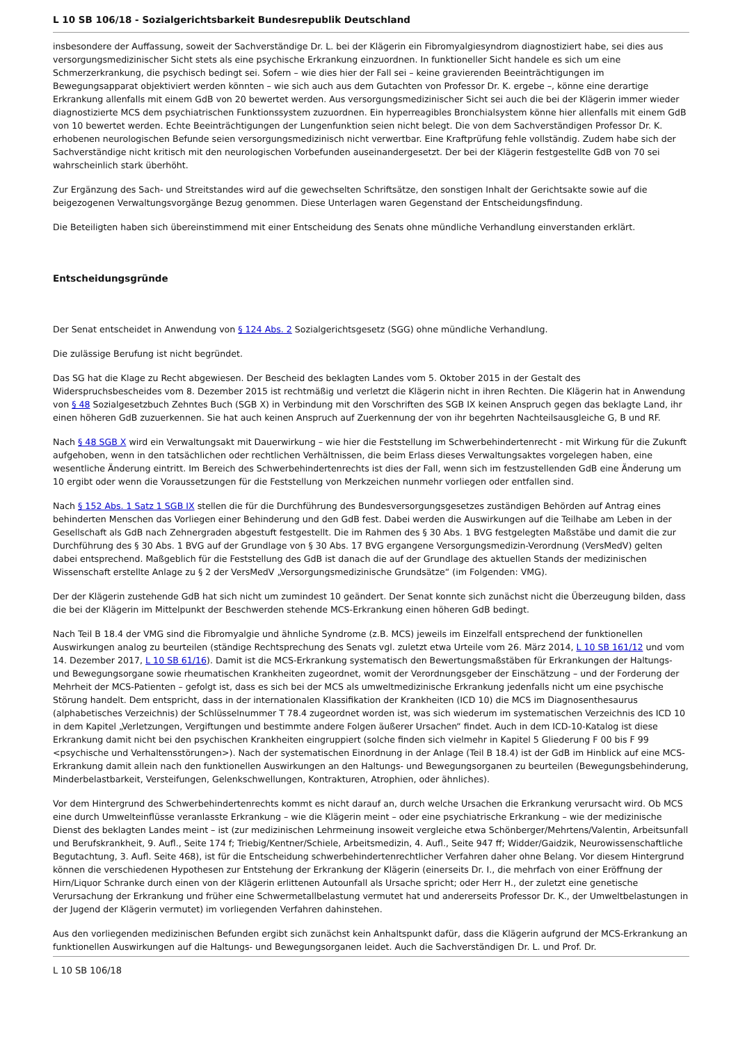L 10 SB 106/18 - Sozialgerichtsbarkeit Bundesrepublik Deutschland
insbesondere der Auffassung, soweit der Sachverständige Dr. L. bei der Klägerin ein Fibromyalgiesyndrom diagnostiziert habe, sei dies aus versorgungsmedizinischer Sicht stets als eine psychische Erkrankung einzuordnen. In funktioneller Sicht handele es sich um eine Schmerzerkrankung, die psychisch bedingt sei. Sofern – wie dies hier der Fall sei – keine gravierenden Beeinträchtigungen im Bewegungsapparat objektiviert werden könnten – wie sich auch aus dem Gutachten von Professor Dr. K. ergebe –, könne eine derartige Erkrankung allenfalls mit einem GdB von 20 bewertet werden. Aus versorgungsmedizinischer Sicht sei auch die bei der Klägerin immer wieder diagnostizierte MCS dem psychiatrischen Funktionssystem zuzuordnen. Ein hyperreagibles Bronchialsystem könne hier allenfalls mit einem GdB von 10 bewertet werden. Echte Beeinträchtigungen der Lungenfunktion seien nicht belegt. Die von dem Sachverständigen Professor Dr. K. erhobenen neurologischen Befunde seien versorgungsmedizinisch nicht verwertbar. Eine Kraftprüfung fehle vollständig. Zudem habe sich der Sachverständige nicht kritisch mit den neurologischen Vorbefunden auseinandergesetzt. Der bei der Klägerin festgestellte GdB von 70 sei wahrscheinlich stark überhöht.
Zur Ergänzung des Sach- und Streitstandes wird auf die gewechselten Schriftsätze, den sonstigen Inhalt der Gerichtsakte sowie auf die beigezogenen Verwaltungsvorgänge Bezug genommen. Diese Unterlagen waren Gegenstand der Entscheidungsfindung.
Die Beteiligten haben sich übereinstimmend mit einer Entscheidung des Senats ohne mündliche Verhandlung einverstanden erklärt.
Entscheidungsgründe
Der Senat entscheidet in Anwendung von § 124 Abs. 2 Sozialgerichtsgesetz (SGG) ohne mündliche Verhandlung.
Die zulässige Berufung ist nicht begründet.
Das SG hat die Klage zu Recht abgewiesen. Der Bescheid des beklagten Landes vom 5. Oktober 2015 in der Gestalt des Widerspruchsbescheides vom 8. Dezember 2015 ist rechtmäßig und verletzt die Klägerin nicht in ihren Rechten. Die Klägerin hat in Anwendung von § 48 Sozialgesetzbuch Zehntes Buch (SGB X) in Verbindung mit den Vorschriften des SGB IX keinen Anspruch gegen das beklagte Land, ihr einen höheren GdB zuzuerkennen. Sie hat auch keinen Anspruch auf Zuerkennung der von ihr begehrten Nachteilsausgleiche G, B und RF.
Nach § 48 SGB X wird ein Verwaltungsakt mit Dauerwirkung – wie hier die Feststellung im Schwerbehindertenrecht - mit Wirkung für die Zukunft aufgehoben, wenn in den tatsächlichen oder rechtlichen Verhältnissen, die beim Erlass dieses Verwaltungsaktes vorgelegen haben, eine wesentliche Änderung eintritt. Im Bereich des Schwerbehindertenrechts ist dies der Fall, wenn sich im festzustellenden GdB eine Änderung um 10 ergibt oder wenn die Voraussetzungen für die Feststellung von Merkzeichen nunmehr vorliegen oder entfallen sind.
Nach § 152 Abs. 1 Satz 1 SGB IX stellen die für die Durchführung des Bundesversorgungsgesetzes zuständigen Behörden auf Antrag eines behinderten Menschen das Vorliegen einer Behinderung und den GdB fest. Dabei werden die Auswirkungen auf die Teilhabe am Leben in der Gesellschaft als GdB nach Zehnergraden abgestuft festgestellt. Die im Rahmen des § 30 Abs. 1 BVG festgelegten Maßstäbe und damit die zur Durchführung des § 30 Abs. 1 BVG auf der Grundlage von § 30 Abs. 17 BVG ergangene Versorgungsmedizin-Verordnung (VersMedV) gelten dabei entsprechend. Maßgeblich für die Feststellung des GdB ist danach die auf der Grundlage des aktuellen Stands der medizinischen Wissenschaft erstellte Anlage zu § 2 der VersMedV „Versorgungsmedizinische Grundsätze“ (im Folgenden: VMG).
Der der Klägerin zustehende GdB hat sich nicht um zumindest 10 geändert. Der Senat konnte sich zunächst nicht die Überzeugung bilden, dass die bei der Klägerin im Mittelpunkt der Beschwerden stehende MCS-Erkrankung einen höheren GdB bedingt.
Nach Teil B 18.4 der VMG sind die Fibromyalgie und ähnliche Syndrome (z.B. MCS) jeweils im Einzelfall entsprechend der funktionellen Auswirkungen analog zu beurteilen (ständige Rechtsprechung des Senats vgl. zuletzt etwa Urteile vom 26. März 2014, L 10 SB 161/12 und vom 14. Dezember 2017, L 10 SB 61/16). Damit ist die MCS-Erkrankung systematisch den Bewertungsmaßstäben für Erkrankungen der Haltungs- und Bewegungsorgane sowie rheumatischen Krankheiten zugeordnet, womit der Verordnungsgeber der Einschätzung – und der Forderung der Mehrheit der MCS-Patienten – gefolgt ist, dass es sich bei der MCS als umweltmedizinische Erkrankung jedenfalls nicht um eine psychische Störung handelt. Dem entspricht, dass in der internationalen Klassifikation der Krankheiten (ICD 10) die MCS im Diagnosenthesaurus (alphabetisches Verzeichnis) der Schlüsselnummer T 78.4 zugeordnet worden ist, was sich wiederum im systematischen Verzeichnis des ICD 10 in dem Kapitel „Verletzungen, Vergiftungen und bestimmte andere Folgen äußerer Ursachen“ findet. Auch in dem ICD-10-Katalog ist diese Erkrankung damit nicht bei den psychischen Krankheiten eingruppiert (solche finden sich vielmehr in Kapitel 5 Gliederung F 00 bis F 99 <psychische und Verhaltensstörungen>). Nach der systematischen Einordnung in der Anlage (Teil B 18.4) ist der GdB im Hinblick auf eine MCS-Erkrankung damit allein nach den funktionellen Auswirkungen an den Haltungs- und Bewegungsorganen zu beurteilen (Bewegungsbehinderung, Minderbelastbarkeit, Versteifungen, Gelenkschwellungen, Kontrakturen, Atrophien, oder ähnliches).
Vor dem Hintergrund des Schwerbehindertenrechts kommt es nicht darauf an, durch welche Ursachen die Erkrankung verursacht wird. Ob MCS eine durch Umwelteinflüsse veranlasste Erkrankung – wie die Klägerin meint – oder eine psychiatrische Erkrankung – wie der medizinische Dienst des beklagten Landes meint – ist (zur medizinischen Lehrmeinung insoweit vergleiche etwa Schönberger/Mehrtens/Valentin, Arbeitsunfall und Berufskrankheit, 9. Aufl., Seite 174 f; Triebig/Kentner/Schiele, Arbeitsmedizin, 4. Aufl., Seite 947 ff; Widder/Gaidzik, Neurowissenschaftliche Begutachtung, 3. Aufl. Seite 468), ist für die Entscheidung schwerbehindertenrechtlicher Verfahren daher ohne Belang. Vor diesem Hintergrund können die verschiedenen Hypothesen zur Entstehung der Erkrankung der Klägerin (einerseits Dr. I., die mehrfach von einer Eröffnung der Hirn/Liquor Schranke durch einen von der Klägerin erlittenen Autounfall als Ursache spricht; oder Herr H., der zuletzt eine genetische Verursachung der Erkrankung und früher eine Schwermetallbelastung vermutet hat und andererseits Professor Dr. K., der Umweltbelastungen in der Jugend der Klägerin vermutet) im vorliegenden Verfahren dahinstehen.
Aus den vorliegenden medizinischen Befunden ergibt sich zunächst kein Anhaltspunkt dafür, dass die Klägerin aufgrund der MCS-Erkrankung an funktionellen Auswirkungen auf die Haltungs- und Bewegungsorganen leidet. Auch die Sachverständigen Dr. L. und Prof. Dr.
L 10 SB 106/18